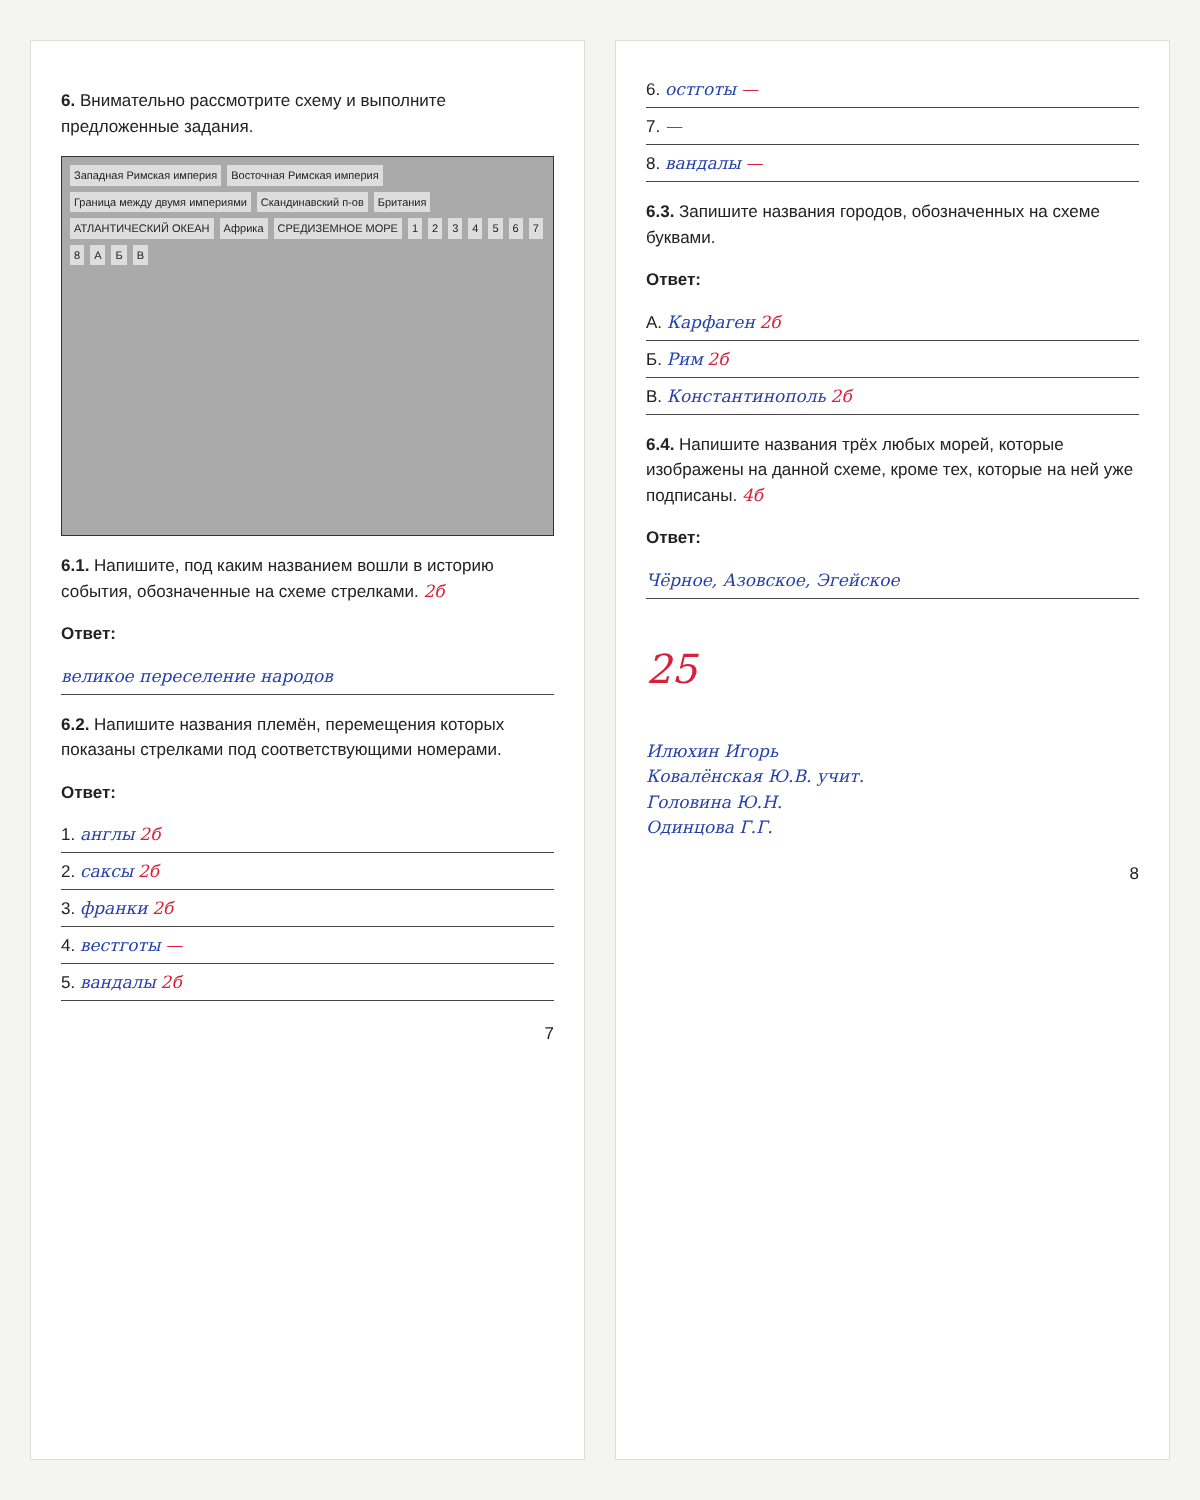6. Внимательно рассмотрите схему и выполните предложенные задания.
Западная Римская империя Восточная Римская империя Граница между двумя империями Скандинавский п-ов Британия АТЛАНТИЧЕСКИЙ ОКЕАН Африка СРЕДИЗЕМНОЕ МОРЕ 1 2 3 4 5 6 7 8 А Б В
6.1. Напишите, под каким названием вошли в историю события, обозначенные на схеме стрелками. 2б
Ответ:
великое переселение народов
6.2. Напишите названия племён, перемещения которых показаны стрелками под соответствующими номерами.
Ответ:
1. англы 2б
2. саксы 2б
3. франки 2б
4. вестготы —
5. вандалы 2б
7
6. остготы —
7. —
8. вандалы —
6.3. Запишите названия городов, обозначенных на схеме буквами.
Ответ:
А. Карфаген 2б
Б. Рим 2б
В. Константинополь 2б
6.4. Напишите названия трёх любых морей, которые изображены на данной схеме, кроме тех, которые на ней уже подписаны. 4б
Ответ:
Чёрное, Азовское, Эгейское
25
Илюхин Игорь
Ковалёнская Ю.В. учит.
Головина Ю.Н.
Одинцова Г.Г.
8